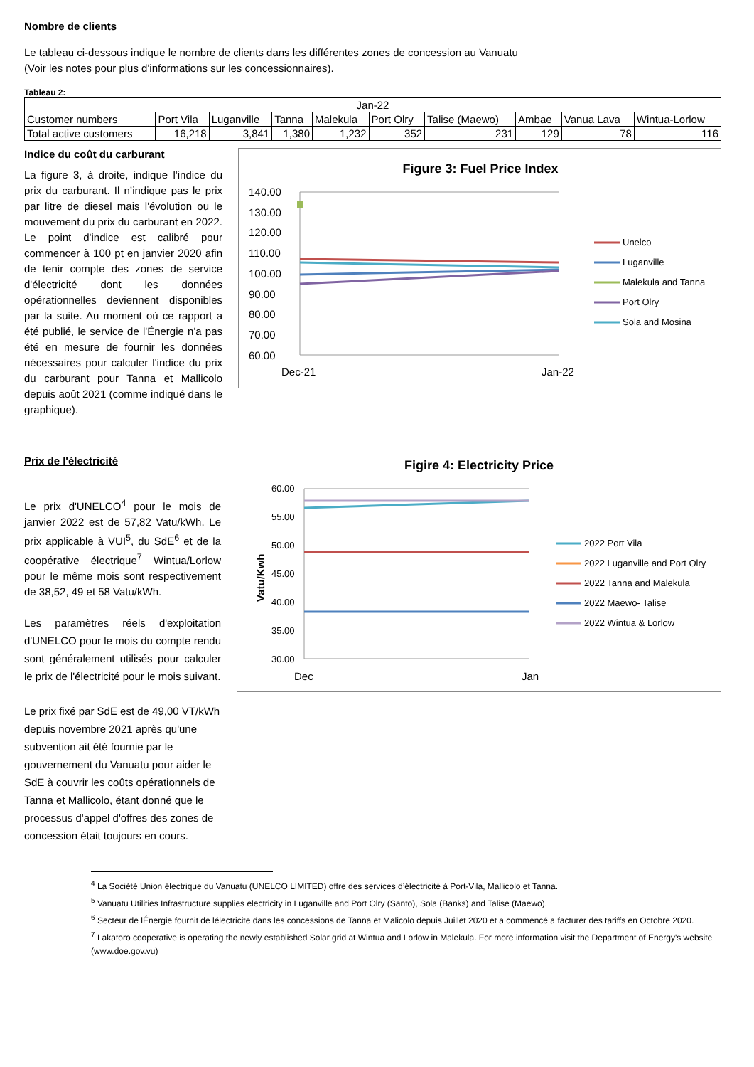Nombre de clients
Le tableau ci-dessous indique le nombre de clients dans les différentes zones de concession au Vanuatu
(Voir les notes pour plus d'informations sur les concessionnaires).
Tableau 2:
| Jan-22 | | | | | | | | | |
| Customer numbers | Port Vila | Luganville | Tanna | Malekula | Port Olry | Talise (Maewo) | Ambae | Vanua Lava | Wintua-Lorlow |
| Total active customers | 16,218 | 3,841 | 1,380 | 1,232 | 352 | 231 | 129 | 78 | 116 |
Indice du coût du carburant
La figure 3, à droite, indique l'indice du prix du carburant. Il n’indique pas le prix par litre de diesel mais l'évolution ou le mouvement du prix du carburant en 2022. Le point d'indice est calibré pour commencer à 100 pt en janvier 2020 afin de tenir compte des zones de service d'électricité dont les données opérationnelles deviennent disponibles par la suite. Au moment où ce rapport a été publié, le service de l'Énergie n'a pas été en mesure de fournir les données nécessaires pour calculer l'indice du prix du carburant pour Tanna et Mallicolo depuis août 2021 (comme indiqué dans le graphique).
Figure 3: Fuel Price Index
140.00
130.00
120.00
110.00
100.00
90.00
80.00
70.00
60.00
Dec-21
Jan-22
Unelco
Luganville
Malekula and Tanna
Port Olry
Sola and Mosina
Prix de l'électricité
Le prix d'UNELCO<sup>4</sup> pour le mois de janvier 2022 est de 57,82 Vatu/kWh. Le prix applicable à VUI<sup>5</sup>, du SdE<sup>6</sup> et de la coopérative électrique<sup>7</sup> Wintua/Lorlow pour le même mois sont respectivement de 38,52, 49 et 58 Vatu/kWh.
Les paramètres réels d'exploitation d'UNELCO pour le mois du compte rendu sont généralement utilisés pour calculer le prix de l'électricité pour le mois suivant.
Le prix fixé par SdE est de 49,00 VT/kWh depuis novembre 2021 après qu'une subvention ait été fournie par le gouvernement du Vanuatu pour aider le SdE à couvrir les coûts opérationnels de Tanna et Mallicolo, étant donné que le processus d'appel d'offres des zones de concession était toujours en cours.
Figire 4: Electricity Price
60.00
55.00
50.00
45.00
40.00
35.00
30.00
Vatu/Kwh
Dec
Jan
2022 Port Vila
2022 Luganville and Port Olry
2022 Tanna and Malekula
2022 Maewo- Talise
2022 Wintua & Lorlow
<sup>4</sup> La Société Union électrique du Vanuatu (UNELCO LIMITED) offre des services d’électricité à Port-Vila, Mallicolo et Tanna.
<sup>5</sup> Vanuatu Utilities Infrastructure supplies electricity in Luganville and Port Olry (Santo), Sola (Banks) and Talise (Maewo).
<sup>6</sup> Secteur de lÉnergie fournit de lélectricite dans les concessions de Tanna et Malicolo depuis Juillet 2020 et a commencé a facturer des tariffs en Octobre 2020.
<sup>7</sup> Lakatoro cooperative is operating the newly established Solar grid at Wintua and Lorlow in Malekula. For more information visit the Department of Energy's website (www.doe.gov.vu)